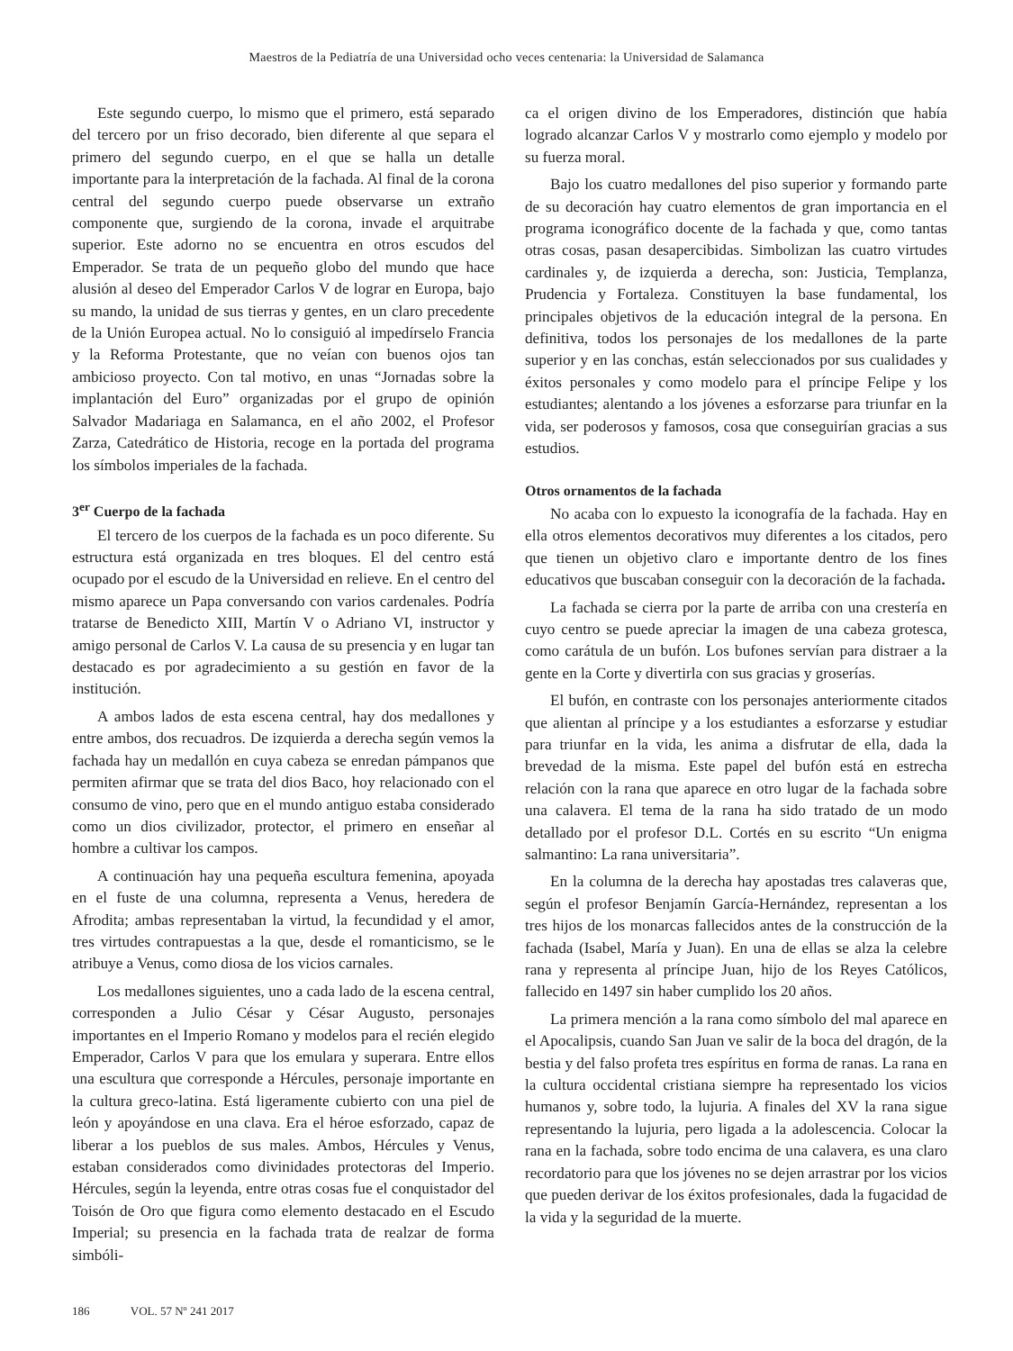Maestros de la Pediatría de una Universidad ocho veces centenaria: la Universidad de Salamanca
Este segundo cuerpo, lo mismo que el primero, está separado del tercero por un friso decorado, bien diferente al que separa el primero del segundo cuerpo, en el que se halla un detalle importante para la interpretación de la fachada. Al final de la corona central del segundo cuerpo puede observarse un extraño componente que, surgiendo de la corona, invade el arquitrabe superior. Este adorno no se encuentra en otros escudos del Emperador. Se trata de un pequeño globo del mundo que hace alusión al deseo del Emperador Carlos V de lograr en Europa, bajo su mando, la unidad de sus tierras y gentes, en un claro precedente de la Unión Europea actual. No lo consiguió al impedírselo Francia y la Reforma Protestante, que no veían con buenos ojos tan ambicioso proyecto. Con tal motivo, en unas “Jornadas sobre la implantación del Euro” organizadas por el grupo de opinión Salvador Madariaga en Salamanca, en el año 2002, el Profesor Zarza, Catedrático de Historia, recoge en la portada del programa los símbolos imperiales de la fachada.
3<sup>er</sup> Cuerpo de la fachada
El tercero de los cuerpos de la fachada es un poco diferente. Su estructura está organizada en tres bloques. El del centro está ocupado por el escudo de la Universidad en relieve. En el centro del mismo aparece un Papa conversando con varios cardenales. Podría tratarse de Benedicto XIII, Martín V o Adriano VI, instructor y amigo personal de Carlos V. La causa de su presencia y en lugar tan destacado es por agradecimiento a su gestión en favor de la institución.
A ambos lados de esta escena central, hay dos medallones y entre ambos, dos recuadros. De izquierda a derecha según vemos la fachada hay un medallón en cuya cabeza se enredan pámpanos que permiten afirmar que se trata del dios Baco, hoy relacionado con el consumo de vino, pero que en el mundo antiguo estaba considerado como un dios civilizador, protector, el primero en enseñar al hombre a cultivar los campos.
A continuación hay una pequeña escultura femenina, apoyada en el fuste de una columna, representa a Venus, heredera de Afrodita; ambas representaban la virtud, la fecundidad y el amor, tres virtudes contrapuestas a la que, desde el romanticismo, se le atribuye a Venus, como diosa de los vicios carnales.
Los medallones siguientes, uno a cada lado de la escena central, corresponden a Julio César y César Augusto, personajes importantes en el Imperio Romano y modelos para el recién elegido Emperador, Carlos V para que los emulara y superara. Entre ellos una escultura que corresponde a Hércules, personaje importante en la cultura greco-latina. Está ligeramente cubierto con una piel de león y apoyándose en una clava. Era el héroe esforzado, capaz de liberar a los pueblos de sus males. Ambos, Hércules y Venus, estaban considerados como divinidades protectoras del Imperio. Hércules, según la leyenda, entre otras cosas fue el conquistador del Toisón de Oro que figura como elemento destacado en el Escudo Imperial; su presencia en la fachada trata de realzar de forma simbóli-
ca el origen divino de los Emperadores, distinción que había logrado alcanzar Carlos V y mostrarlo como ejemplo y modelo por su fuerza moral.
Bajo los cuatro medallones del piso superior y formando parte de su decoración hay cuatro elementos de gran importancia en el programa iconográfico docente de la fachada y que, como tantas otras cosas, pasan desapercibidas. Simbolizan las cuatro virtudes cardinales y, de izquierda a derecha, son: Justicia, Templanza, Prudencia y Fortaleza. Constituyen la base fundamental, los principales objetivos de la educación integral de la persona. En definitiva, todos los personajes de los medallones de la parte superior y en las conchas, están seleccionados por sus cualidades y éxitos personales y como modelo para el príncipe Felipe y los estudiantes; alentando a los jóvenes a esforzarse para triunfar en la vida, ser poderosos y famosos, cosa que conseguirían gracias a sus estudios.
Otros ornamentos de la fachada
No acaba con lo expuesto la iconografía de la fachada. Hay en ella otros elementos decorativos muy diferentes a los citados, pero que tienen un objetivo claro e importante dentro de los fines educativos que buscaban conseguir con la decoración de la fachada.
La fachada se cierra por la parte de arriba con una crestería en cuyo centro se puede apreciar la imagen de una cabeza grotesca, como carátula de un bufón. Los bufones servían para distraer a la gente en la Corte y divertirla con sus gracias y groserías.
El bufón, en contraste con los personajes anteriormente citados que alientan al príncipe y a los estudiantes a esforzarse y estudiar para triunfar en la vida, les anima a disfrutar de ella, dada la brevedad de la misma. Este papel del bufón está en estrecha relación con la rana que aparece en otro lugar de la fachada sobre una calavera. El tema de la rana ha sido tratado de un modo detallado por el profesor D.L. Cortés en su escrito “Un enigma salmantino: La rana universitaria”.
En la columna de la derecha hay apostadas tres calaveras que, según el profesor Benjamín García-Hernández, representan a los tres hijos de los monarcas fallecidos antes de la construcción de la fachada (Isabel, María y Juan). En una de ellas se alza la celebre rana y representa al príncipe Juan, hijo de los Reyes Católicos, fallecido en 1497 sin haber cumplido los 20 años.
La primera mención a la rana como símbolo del mal aparece en el Apocalipsis, cuando San Juan ve salir de la boca del dragón, de la bestia y del falso profeta tres espíritus en forma de ranas. La rana en la cultura occidental cristiana siempre ha representado los vicios humanos y, sobre todo, la lujuria. A finales del XV la rana sigue representando la lujuria, pero ligada a la adolescencia. Colocar la rana en la fachada, sobre todo encima de una calavera, es una claro recordatorio para que los jóvenes no se dejen arrastrar por los vicios que pueden derivar de los éxitos profesionales, dada la fugacidad de la vida y la seguridad de la muerte.
186 VOL. 57 Nº 241 2017